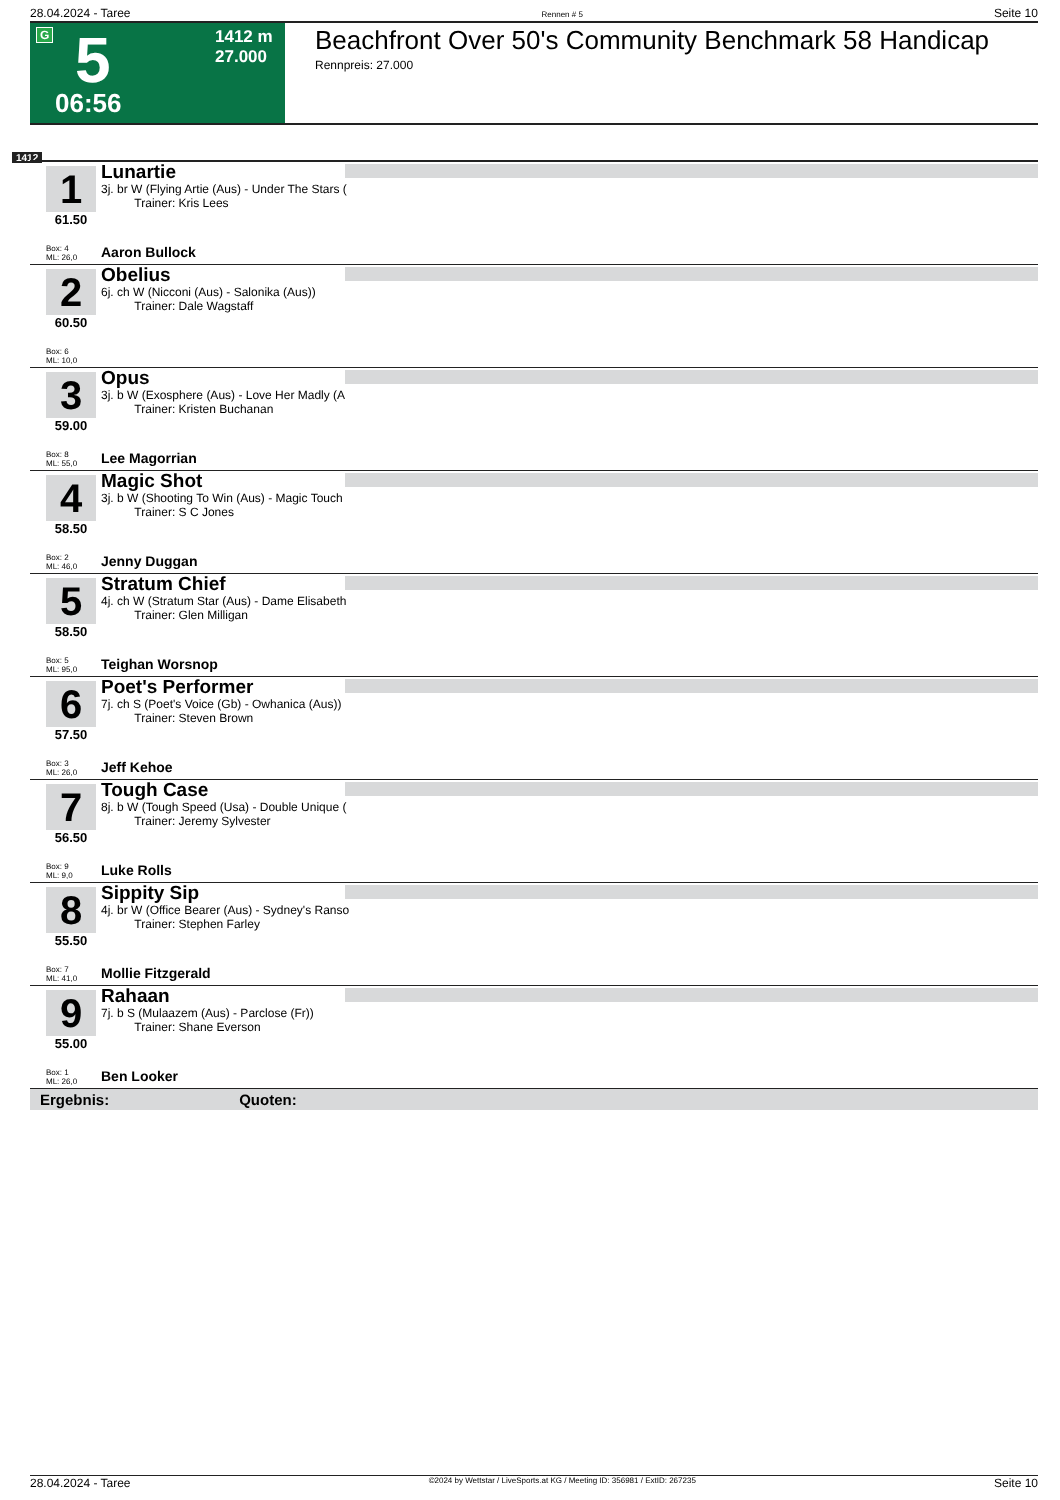28.04.2024 - Taree Rennen # 5 Seite 10
G 5
06:56
1412 m
27.000
Beachfront Over 50's Community Benchmark 58 Handicap
Rennpreis: 27.000
1412
1
61.50
Lunartie
3j. br W (Flying Artie (Aus) - Under The Stars (
Trainer: Kris Lees
Box: 4
ML: 26,0
Aaron Bullock
2
60.50
Obelius
6j. ch W (Nicconi (Aus) - Salonika (Aus))
Trainer: Dale Wagstaff
Box: 6
ML: 10,0
3
59.00
Opus
3j. b W (Exosphere (Aus) - Love Her Madly (A
Trainer: Kristen Buchanan
Box: 8
ML: 55,0
Lee Magorrian
4
58.50
Magic Shot
3j. b W (Shooting To Win (Aus) - Magic Touch
Trainer: S C Jones
Box: 2
ML: 46,0
Jenny Duggan
5
58.50
Stratum Chief
4j. ch W (Stratum Star (Aus) - Dame Elisabeth
Trainer: Glen Milligan
Box: 5
ML: 95,0
Teighan Worsnop
6
57.50
Poet's Performer
7j. ch S (Poet's Voice (Gb) - Owhanica (Aus))
Trainer: Steven Brown
Box: 3
ML: 26,0
Jeff Kehoe
7
56.50
Tough Case
8j. b W (Tough Speed (Usa) - Double Unique (
Trainer: Jeremy Sylvester
Box: 9
ML: 9,0
Luke Rolls
8
55.50
Sippity Sip
4j. br W (Office Bearer (Aus) - Sydney's Ranso
Trainer: Stephen Farley
Box: 7
ML: 41,0
Mollie Fitzgerald
9
55.00
Rahaan
7j. b S (Mulaazem (Aus) - Parclose (Fr))
Trainer: Shane Everson
Box: 1
ML: 26,0
Ben Looker
Ergebnis: Quoten:
28.04.2024 - Taree ©2024 by Wettstar / LiveSports.at KG / Meeting ID: 356981 / ExtID: 267235 Seite 10